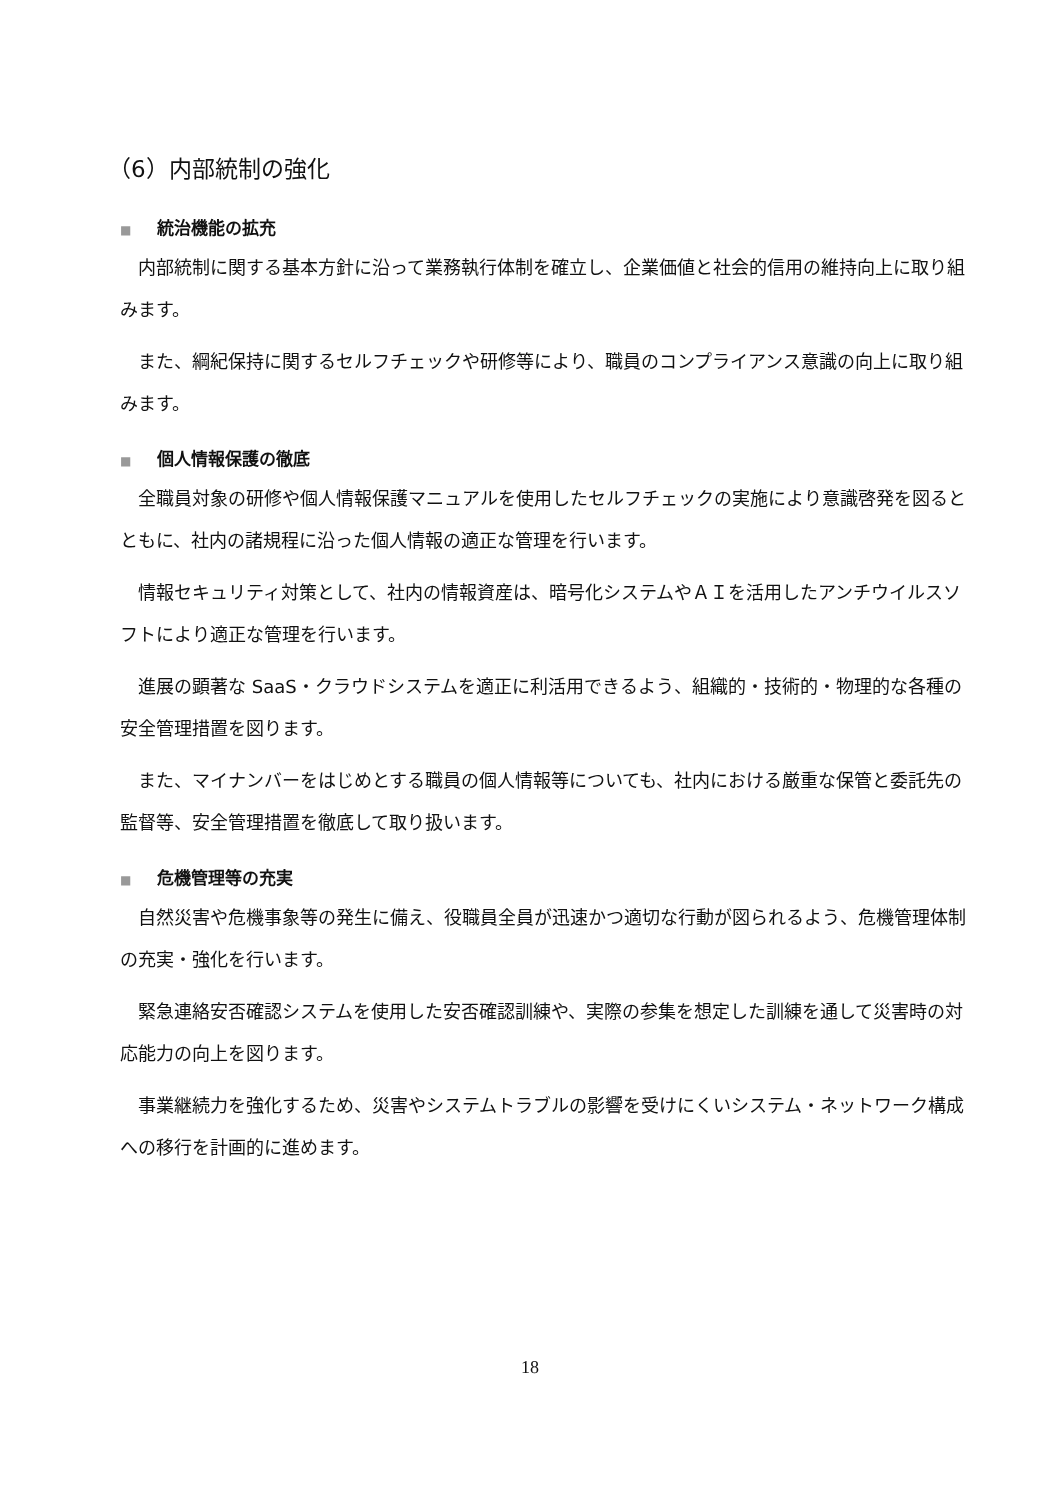（6）内部統制の強化
■ 統治機能の拡充
　内部統制に関する基本方針に沿って業務執行体制を確立し、企業価値と社会的信用の維持向上に取り組みます。
　また、綱紀保持に関するセルフチェックや研修等により、職員のコンプライアンス意識の向上に取り組みます。
■ 個人情報保護の徹底
　全職員対象の研修や個人情報保護マニュアルを使用したセルフチェックの実施により意識啓発を図るとともに、社内の諸規程に沿った個人情報の適正な管理を行います。
　情報セキュリティ対策として、社内の情報資産は、暗号化システムやＡＩを活用したアンチウイルスソフトにより適正な管理を行います。
　進展の顕著な SaaS・クラウドシステムを適正に利活用できるよう、組織的・技術的・物理的な各種の安全管理措置を図ります。
　また、マイナンバーをはじめとする職員の個人情報等についても、社内における厳重な保管と委託先の監督等、安全管理措置を徹底して取り扱います。
■ 危機管理等の充実
　自然災害や危機事象等の発生に備え、役職員全員が迅速かつ適切な行動が図られるよう、危機管理体制の充実・強化を行います。
　緊急連絡安否確認システムを使用した安否確認訓練や、実際の参集を想定した訓練を通して災害時の対応能力の向上を図ります。
　事業継続力を強化するため、災害やシステムトラブルの影響を受けにくいシステム・ネットワーク構成への移行を計画的に進めます。
18